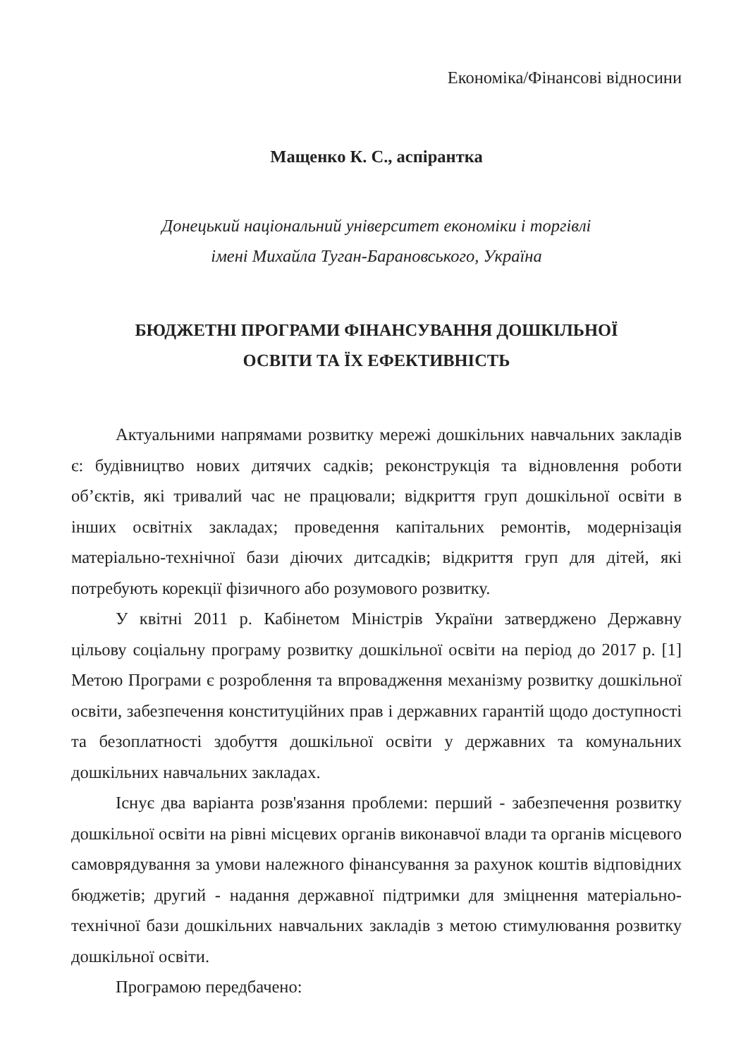Економіка/Фінансові відносини
Мащенко К. С., аспірантка
Донецький національний університет економіки і торгівлі
імені Михайла Туган-Барановського, Україна
БЮДЖЕТНІ ПРОГРАМИ ФІНАНСУВАННЯ ДОШКІЛЬНОЇ
ОСВІТИ ТА ЇХ ЕФЕКТИВНІСТЬ
Актуальними напрямами розвитку мережі дошкільних навчальних закладів є: будівництво нових дитячих садків; реконструкція та відновлення роботи об’єктів, які тривалий час не працювали; відкриття груп дошкільної освіти в інших освітніх закладах; проведення капітальних ремонтів, модернізація матеріально-технічної бази діючих дитсадків; відкриття груп для дітей, які потребують корекції фізичного або розумового розвитку.
У квітні 2011 р. Кабінетом Міністрів України затверджено Державну цільову соціальну програму розвитку дошкільної освіти на період до 2017 р. [1] Метою Програми є розроблення та впровадження механізму розвитку дошкільної освіти, забезпечення конституційних прав і державних гарантій щодо доступності та безоплатності здобуття дошкільної освіти у державних та комунальних дошкільних навчальних закладах.
Існує два варіанта розв'язання проблеми: перший - забезпечення розвитку дошкільної освіти на рівні місцевих органів виконавчої влади та органів місцевого самоврядування за умови належного фінансування за рахунок коштів відповідних бюджетів; другий - надання державної підтримки для зміцнення матеріально-технічної бази дошкільних навчальних закладів з метою стимулювання розвитку дошкільної освіти.
Програмою передбачено: